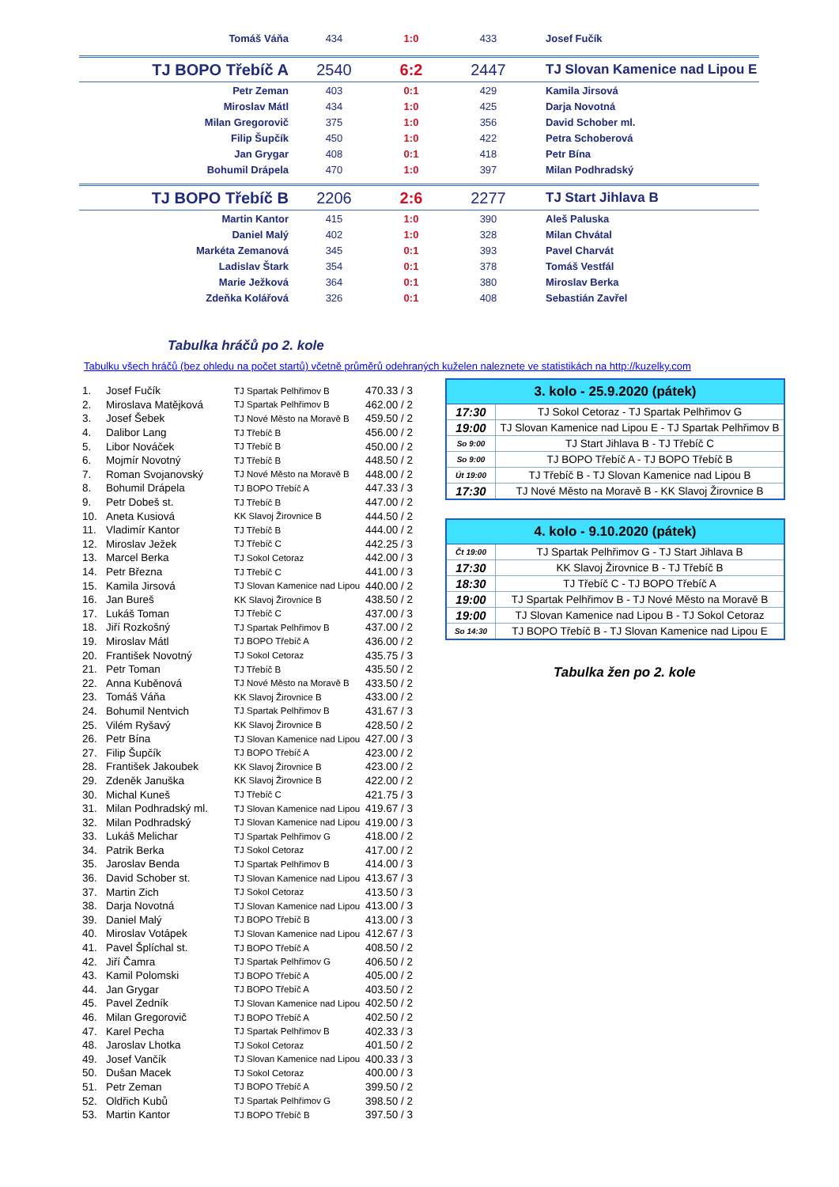| Tomáš Váňa | 434 | 1:0 | 433 | Josef Fučík |
| TJ BOPO Třebíč A | 2540 | 6:2 | 2447 | TJ Slovan Kamenice nad Lipou E |
| Petr Zeman | 403 | 0:1 | 429 | Kamila Jirsová |
| Miroslav Mátl | 434 | 1:0 | 425 | Darja Novotná |
| Milan Gregorovič | 375 | 1:0 | 356 | David Schober ml. |
| Filip Šupčík | 450 | 1:0 | 422 | Petra Schoberová |
| Jan Grygar | 408 | 0:1 | 418 | Petr Bína |
| Bohumil Drápela | 470 | 1:0 | 397 | Milan Podhradský |
| TJ BOPO Třebíč B | 2206 | 2:6 | 2277 | TJ Start Jihlava B |
| Martin Kantor | 415 | 1:0 | 390 | Aleš Paluska |
| Daniel Malý | 402 | 1:0 | 328 | Milan Chvátal |
| Markéta Zemanová | 345 | 0:1 | 393 | Pavel Charvát |
| Ladislav Štark | 354 | 0:1 | 378 | Tomáš Vestfál |
| Marie Ježková | 364 | 0:1 | 380 | Miroslav Berka |
| Zdeňka Kolářová | 326 | 0:1 | 408 | Sebastián Zavřel |
Tabulka hráčů po 2. kole
Tabulku všech hráčů (bez ohledu na počet startů) včetně průměrů odehraných kuželen naleznete ve statistikách na http://kuzelky.com
| 1. | Josef Fučík | TJ Spartak Pelhřimov B | 470.33 / 3 |
| 2. | Miroslava Matějková | TJ Spartak Pelhřimov B | 462.00 / 2 |
| 3. | Josef Šebek | TJ Nové Město na Moravě B | 459.50 / 2 |
| 4. | Dalibor Lang | TJ Třebíč B | 456.00 / 2 |
| 5. | Libor Nováček | TJ Třebíč B | 450.00 / 2 |
| 6. | Mojmír Novotný | TJ Třebíč B | 448.50 / 2 |
| 7. | Roman Svojanovský | TJ Nové Město na Moravě B | 448.00 / 2 |
| 8. | Bohumil Drápela | TJ BOPO Třebíč A | 447.33 / 3 |
| 9. | Petr Dobeš st. | TJ Třebíč B | 447.00 / 2 |
| 10. | Aneta Kusiová | KK Slavoj Žirovnice B | 444.50 / 2 |
| 11. | Vladimír Kantor | TJ Třebíč B | 444.00 / 2 |
| 12. | Miroslav Ježek | TJ Třebíč C | 442.25 / 3 |
| 13. | Marcel Berka | TJ Sokol Cetoraz | 442.00 / 3 |
| 14. | Petr Března | TJ Třebíč C | 441.00 / 3 |
| 15. | Kamila Jirsová | TJ Slovan Kamenice nad Lipou | 440.00 / 2 |
| 16. | Jan Bureš | KK Slavoj Žirovnice B | 438.50 / 2 |
| 17. | Lukáš Toman | TJ Třebíč C | 437.00 / 3 |
| 18. | Jiří Rozkošný | TJ Spartak Pelhřimov B | 437.00 / 2 |
| 19. | Miroslav Mátl | TJ BOPO Třebíč A | 436.00 / 2 |
| 20. | František Novotný | TJ Sokol Cetoraz | 435.75 / 3 |
| 21. | Petr Toman | TJ Třebíč B | 435.50 / 2 |
| 22. | Anna Kuběnová | TJ Nové Město na Moravě B | 433.50 / 2 |
| 23. | Tomáš Váňa | KK Slavoj Žirovnice B | 433.00 / 2 |
| 24. | Bohumil Nentvich | TJ Spartak Pelhřimov B | 431.67 / 3 |
| 25. | Vilém Ryšavý | KK Slavoj Žirovnice B | 428.50 / 2 |
| 26. | Petr Bína | TJ Slovan Kamenice nad Lipou | 427.00 / 3 |
| 27. | Filip Šupčík | TJ BOPO Třebíč A | 423.00 / 2 |
| 28. | František Jakoubek | KK Slavoj Žirovnice B | 423.00 / 2 |
| 29. | Zdeněk Januška | KK Slavoj Žirovnice B | 422.00 / 2 |
| 30. | Michal Kuneš | TJ Třebíč C | 421.75 / 3 |
| 31. | Milan Podhradský ml. | TJ Slovan Kamenice nad Lipou | 419.67 / 3 |
| 32. | Milan Podhradský | TJ Slovan Kamenice nad Lipou | 419.00 / 3 |
| 33. | Lukáš Melichar | TJ Spartak Pelhřimov G | 418.00 / 2 |
| 34. | Patrik Berka | TJ Sokol Cetoraz | 417.00 / 2 |
| 35. | Jaroslav Benda | TJ Spartak Pelhřimov B | 414.00 / 3 |
| 36. | David Schober st. | TJ Slovan Kamenice nad Lipou | 413.67 / 3 |
| 37. | Martin Zich | TJ Sokol Cetoraz | 413.50 / 3 |
| 38. | Darja Novotná | TJ Slovan Kamenice nad Lipou | 413.00 / 3 |
| 39. | Daniel Malý | TJ BOPO Třebíč B | 413.00 / 3 |
| 40. | Miroslav Votápek | TJ Slovan Kamenice nad Lipou | 412.67 / 3 |
| 41. | Pavel Šplíchal st. | TJ BOPO Třebíč A | 408.50 / 2 |
| 42. | Jiří Čamra | TJ Spartak Pelhřimov G | 406.50 / 2 |
| 43. | Kamil Polomski | TJ BOPO Třebíč A | 405.00 / 2 |
| 44. | Jan Grygar | TJ BOPO Třebíč A | 403.50 / 2 |
| 45. | Pavel Zedník | TJ Slovan Kamenice nad Lipou | 402.50 / 2 |
| 46. | Milan Gregorovič | TJ BOPO Třebíč A | 402.50 / 2 |
| 47. | Karel Pecha | TJ Spartak Pelhřimov B | 402.33 / 3 |
| 48. | Jaroslav Lhotka | TJ Sokol Cetoraz | 401.50 / 2 |
| 49. | Josef Vančík | TJ Slovan Kamenice nad Lipou | 400.33 / 3 |
| 50. | Dušan Macek | TJ Sokol Cetoraz | 400.00 / 3 |
| 51. | Petr Zeman | TJ BOPO Třebíč A | 399.50 / 2 |
| 52. | Oldřich Kubů | TJ Spartak Pelhřimov G | 398.50 / 2 |
| 53. | Martin Kantor | TJ BOPO Třebíč B | 397.50 / 3 |
| 3. kolo - 25.9.2020 (pátek) | |
| --- | --- |
| 17:30 | TJ Sokol Cetoraz - TJ Spartak Pelhřimov G |
| 19:00 | TJ Slovan Kamenice nad Lipou E - TJ Spartak Pelhřimov B |
| So 9:00 | TJ Start Jihlava B - TJ Třebíč C |
| So 9:00 | TJ BOPO Třebíč A - TJ BOPO Třebíč B |
| Út 19:00 | TJ Třebíč B - TJ Slovan Kamenice nad Lipou B |
| 17:30 | TJ Nové Město na Moravě B - KK Slavoj Žirovnice B |
| 4. kolo - 9.10.2020 (pátek) | |
| --- | --- |
| Čt 19:00 | TJ Spartak Pelhřimov G - TJ Start Jihlava B |
| 17:30 | KK Slavoj Žirovnice B - TJ Třebíč B |
| 18:30 | TJ Třebíč C - TJ BOPO Třebíč A |
| 19:00 | TJ Spartak Pelhřimov B - TJ Nové Město na Moravě B |
| 19:00 | TJ Slovan Kamenice nad Lipou B - TJ Sokol Cetoraz |
| So 14:30 | TJ BOPO Třebíč B - TJ Slovan Kamenice nad Lipou E |
Tabulka žen po 2. kole